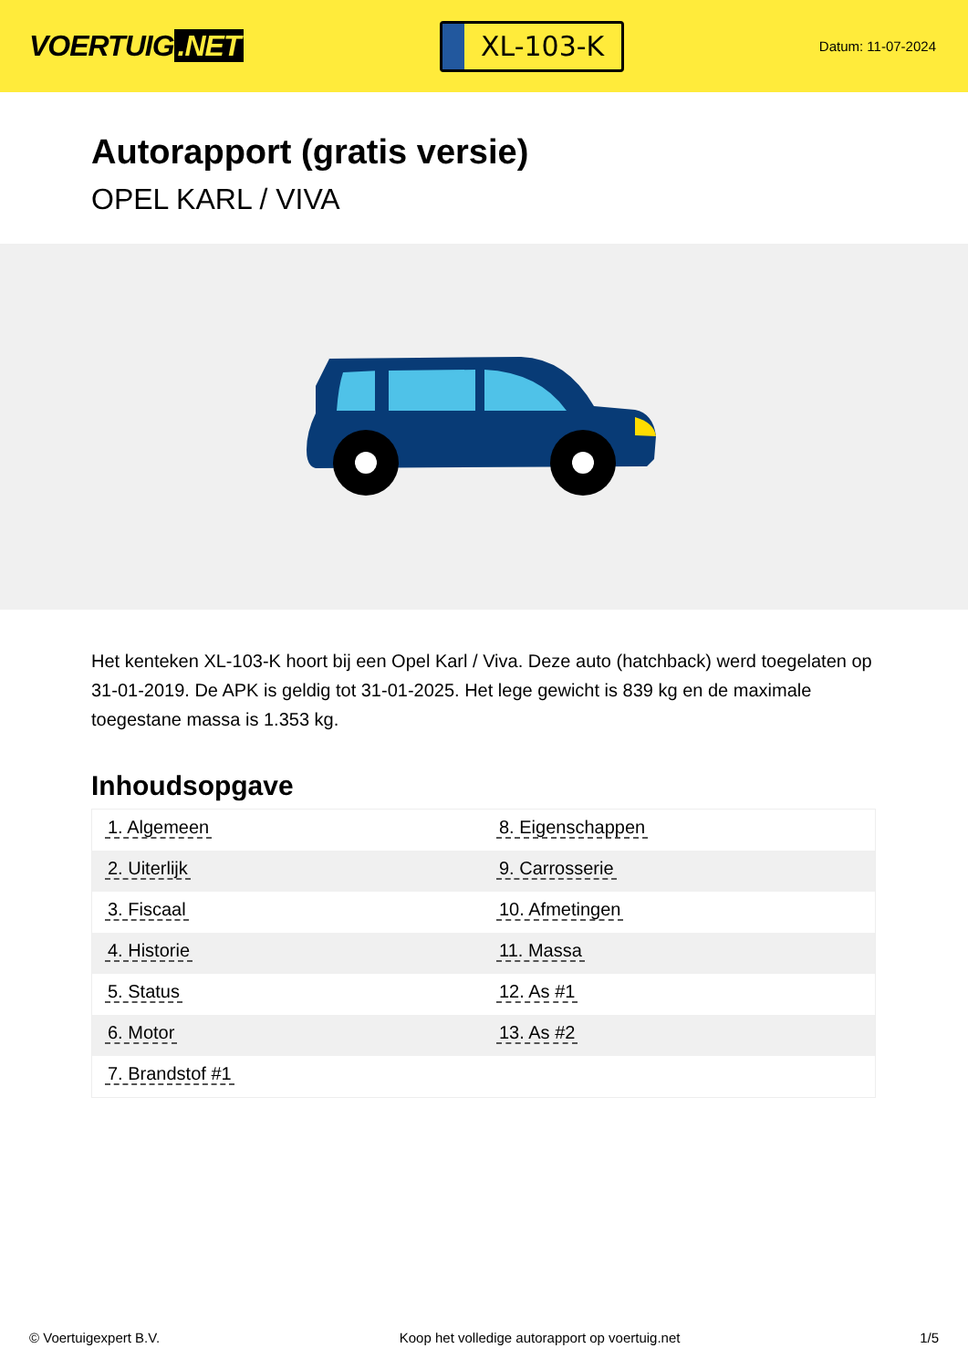VOERTUIG.NET
XL-103-K
Datum: 11-07-2024
Autorapport (gratis versie)
OPEL KARL / VIVA
Het kenteken XL-103-K hoort bij een Opel Karl / Viva. Deze auto (hatchback) werd toegelaten op 31-01-2019. De APK is geldig tot 31-01-2025. Het lege gewicht is 839 kg en de maximale toegestane massa is 1.353 kg.
Inhoudsopgave
| 1. Algemeen | 8. Eigenschappen |
| 2. Uiterlijk | 9. Carrosserie |
| 3. Fiscaal | 10. Afmetingen |
| 4. Historie | 11. Massa |
| 5. Status | 12. As #1 |
| 6. Motor | 13. As #2 |
| 7. Brandstof #1 | |
© Voertuigexpert B.V. Koop het volledige autorapport op voertuig.net 1/5